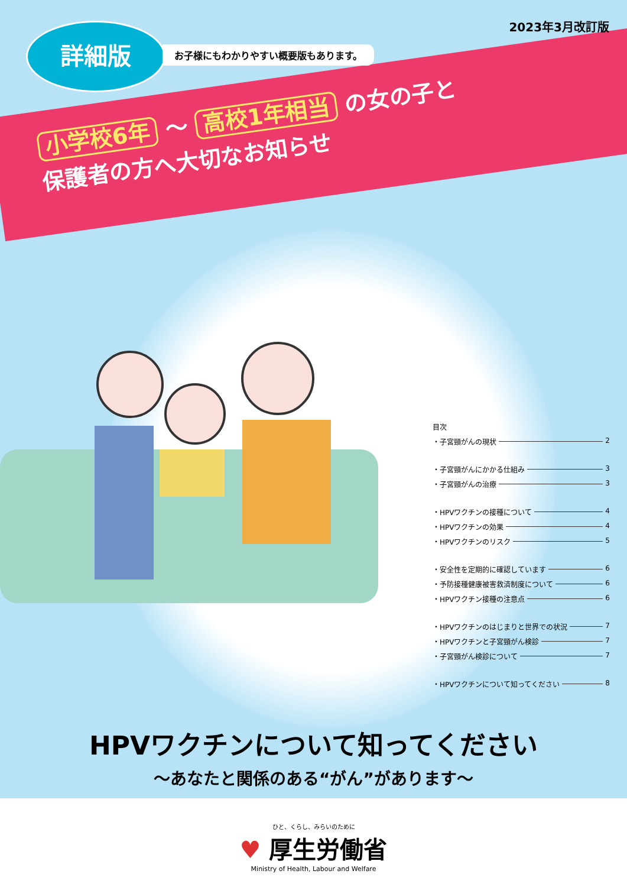2023年3月改訂版 詳細版
お子様にもわかりやすい概要版もあります。
小学校6年 ～ 高校1年相当 の女の子と
保護者の方へ大切なお知らせ
目次
・子宮頸がんの現状 2
・子宮頸がんにかかる仕組み 3
・子宮頸がんの治療 3
・HPVワクチンの接種について 4
・HPVワクチンの効果 4
・HPVワクチンのリスク 5
・安全性を定期的に確認しています 6
・予防接種健康被害救済制度について 6
・HPVワクチン接種の注意点 6
・HPVワクチンのはじまりと世界での状況 7
・HPVワクチンと子宮頸がん検診 7
・子宮頸がん検診について 7
・HPVワクチンについて知ってください 8
HPVワクチンについて知ってください
～あなたと関係のある“がん”があります～
ひと、くらし、みらいのために
♥ 厚生労働省
Ministry of Health, Labour and Welfare